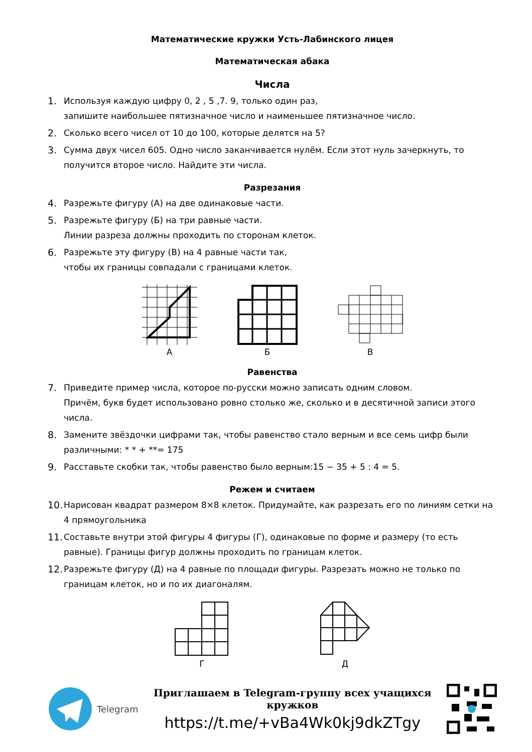Математические кружки Усть-Лабинского лицея
Математическая абака
Числа
1. Используя каждую цифру 0, 2 , 5 ,7. 9, только один раз,
запишите наибольшее пятизначное число и наименьшее пятизначное число.
2. Сколько всего чисел от 10 до 100, которые делятся на 5?
3. Сумма двух чисел 605. Одно число заканчивается нулём. Если этот нуль зачеркнуть, то получится второе число. Найдите эти числа.
Разрезания
4. Разрежьте фигуру (А) на две одинаковые части.
5. Разрежьте фигуру (Б) на три равные части.
Линии разреза должны проходить по сторонам клеток.
6. Разрежьте эту фигуру (В) на 4 равные части так,
чтобы их границы совпадали с границами клеток.
А Б В
Равенства
7. Приведите пример числа, которое по-русски можно записать одним словом.
Причём, букв будет использовано ровно столько же, сколько и в десятичной записи этого числа.
8. Замените звёздочки цифрами так, чтобы равенство стало верным и все семь цифр были различными: * * + **= 175
9. Расставьте скобки так, чтобы равенство было верным:15 − 35 + 5 : 4 = 5.
Режем и считаем
10. Нарисован квадрат размером 8×8 клеток. Придумайте, как разрезать его по линиям сетки на 4 прямоугольника
11. Составьте внутри этой фигуры 4 фигуры (Г), одинаковые по форме и размеру (то есть равные). Границы фигур должны проходить по границам клеток.
12. Разрежьте фигуру (Д) на 4 равные по площади фигуры. Разрезать можно не только по границам клеток, но и по их диагоналям.
Г Д
Telegram
Приглашаем в Telegram-группу всех учащихся кружков
https://t.me/+vBa4Wk0kj9dkZTgy